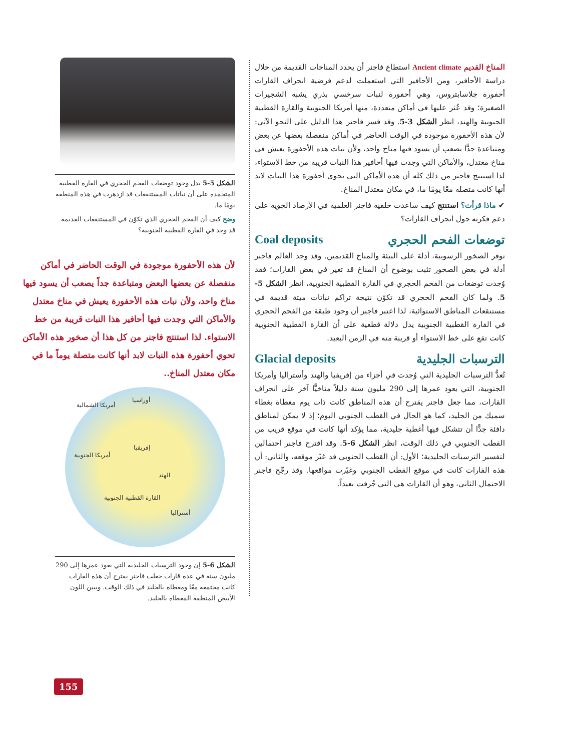المناخ القديم Ancient climate استطاع فاجنر أن يحدد المناخات القديمة من خلال دراسة الأحافير، ومن الأحافير التي استعملت لدعم فرضية انجراف القارات أحفورة جلاسابتروس، وهي أحفورة لنبات سرخسي بذري يشبه الشجيرات الصغيرة؛ وقد عُثر عليها في أماكن متعددة، منها أمريكا الجنوبية والقارة القطبية الجنوبية والهند، انظر الشكل 3-5. وقد فسر فاجنر هذا الدليل على النحو الآتي: لأن هذه الأحفورة موجودة في الوقت الحاضر في أماكن منفصلة بعضها عن بعض ومتباعدة جدًّا يصعب أن يسود فيها مناخ واحد، ولأن نبات هذه الأحفورة يعيش في مناخ معتدل، والأماكن التي وجدت فيها أحافير هذا النبات قريبة من خط الاستواء، لذا استنتج فاجنر من ذلك كله أن هذه الأماكن التي تحوي أحفورة هذا النبات لابد أنها كانت متصلة معًا يومًا ما، في مكان معتدل المناخ.
✔ ماذا قرأت؟ استنتج كيف ساعدت خلفية فاجنر العلمية في الأرصاد الجوية على دعم فكرته حول انجراف القارات؟
توضعات الفحم الحجري Coal deposits
توفر الصخور الرسوبية، أدلة على البيئة والمناخ القديمين. وقد وجد العالم فاجنر أدلة في بعض الصخور تثبت بوضوح أن المناخ قد تغير في بعض القارات؛ فقد وُجدت توضعات من الفحم الحجري في القارة القطبية الجنوبية، انظر الشكل 5-5. ولما كان الفحم الحجري قد تكوّن نتيجة تراكم نباتات ميتة قديمة في مستنقعات المناطق الاستوائية، لذا اعتبر فاجنر أن وجود طبقة من الفحم الحجري في القارة القطبية الجنوبية يدل دلالة قطعية على أن القارة القطبية الجنوبية كانت تقع على خط الاستواء أو قريبة منه في الزمن البعيد.
الترسبات الجليدية Glacial deposits
تُعدُّ الترسبات الجليدية التي وُجدت في أجزاء من إفريقيا والهند وأستراليا وأمريكا الجنوبية، التي يعود عمرها إلى 290 مليون سنة دليلاً مناخيًّا آخر على انجراف القارات، مما جعل فاجنر يقترح أن هذه المناطق كانت ذات يوم مغطاة بغطاء سميك من الجليد، كما هو الحال في القطب الجنوبي اليوم؛ إذ لا يمكن لمناطق دافئة جدًّا أن تتشكل فيها أغطية جليدية، مما يؤكد أنها كانت في موقع قريب من القطب الجنوبي في ذلك الوقت، انظر الشكل 6-5. وقد اقترح فاجنر احتمالين لتفسير الترسبات الجليدية؛ الأول: أن القطب الجنوبي قد غيّر موقعه، والثاني: أن هذه القارات كانت في موقع القطب الجنوبي وغيّرت مواقعها. وقد رجّح فاجنر الاحتمال الثاني، وهو أن القارات هي التي جُرفت بعيداً.
الشكل 5-5 يدل وجود توضعات الفحم الحجري في القارة القطبية المتجمدة على أن نباتات المستنقعات قد ازدهرت في هذه المنطقة يومًا ما.
وضح كيف أن الفحم الحجري الذي تكوّن في المستنقعات القديمة قد وجد في القارة القطبية الجنوبية؟
لأن هذه الأحفورة موجودة في الوقت الحاضر في أماكن منفصلة عن بعضها البعض ومتباعدة جداً يصعب أن يسود فيها مناخ واحد، ولأن نبات هذه الأحفورة يعيش في مناخ معتدل والأماكن التي وجدت فيها أحافير هذا النبات قريبة من خط الاستواء. لذا استنتج فاجنر من كل هذا أن صخور هذه الأماكن تحوي أحفورة هذه النبات لابد أنها كانت متصلة يوماً ما في مكان معتدل المناخ..
أوراسيا
أمريكا الشمالية
إفريقيا
أمريكا الجنوبية
الهند
القارة القطبية الجنوبية
أستراليا
الشكل 6-5 إن وجود الترسبات الجليدية التي يعود عمرها إلى 290 مليون سنة في عدة قارات جعلت فاجنر يقترح أن هذه القارات كانت مجتمعة معًا ومغطاة بالجليد في ذلك الوقت. ويبين اللون الأبيض المنطقة المغطاة بالجليد.
155